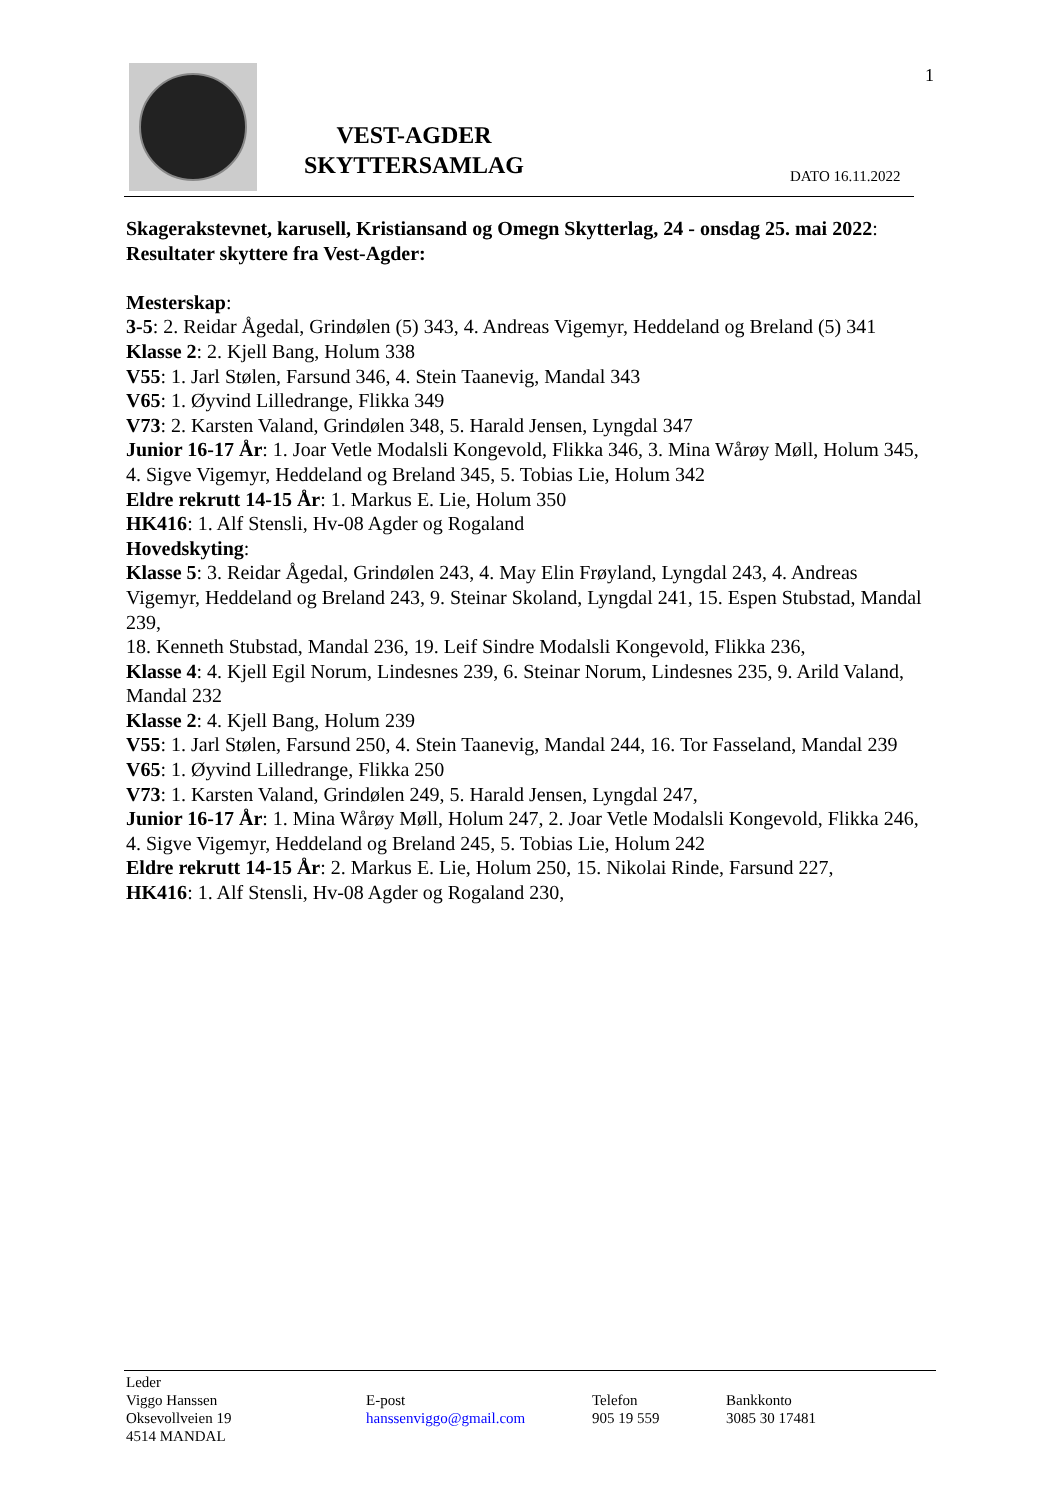VEST-AGDER SKYTTERSAMLAG 1
DATO 16.11.2022
Skagerakstevnet, karusell, Kristiansand og Omegn Skytterlag, 24 - onsdag 25. mai 2022:
Resultater skyttere fra Vest-Agder:
Mesterskap:
3-5: 2. Reidar Ågedal, Grindølen (5) 343, 4. Andreas Vigemyr, Heddeland og Breland (5) 341
Klasse 2: 2. Kjell Bang, Holum 338
V55: 1. Jarl Stølen, Farsund 346, 4. Stein Taanevig, Mandal 343
V65: 1. Øyvind Lilledrange, Flikka 349
V73: 2. Karsten Valand, Grindølen 348, 5. Harald Jensen, Lyngdal 347
Junior 16-17 År: 1. Joar Vetle Modalsli Kongevold, Flikka 346, 3. Mina Wårøy Møll, Holum 345, 4. Sigve Vigemyr, Heddeland og Breland 345, 5. Tobias Lie, Holum 342
Eldre rekrutt 14-15 År: 1. Markus E. Lie, Holum 350
HK416: 1. Alf Stensli, Hv-08 Agder og Rogaland
Hovedskyting:
Klasse 5: 3. Reidar Ågedal, Grindølen 243, 4. May Elin Frøyland, Lyngdal 243, 4. Andreas Vigemyr, Heddeland og Breland 243, 9. Steinar Skoland, Lyngdal 241, 15. Espen Stubstad, Mandal 239,
18. Kenneth Stubstad, Mandal 236, 19. Leif Sindre Modalsli Kongevold, Flikka 236,
Klasse 4: 4. Kjell Egil Norum, Lindesnes 239, 6. Steinar Norum, Lindesnes 235, 9. Arild Valand, Mandal 232
Klasse 2: 4. Kjell Bang, Holum 239
V55: 1. Jarl Stølen, Farsund 250, 4. Stein Taanevig, Mandal 244, 16. Tor Fasseland, Mandal 239
V65: 1. Øyvind Lilledrange, Flikka 250
V73: 1. Karsten Valand, Grindølen 249, 5. Harald Jensen, Lyngdal 247,
Junior 16-17 År: 1. Mina Wårøy Møll, Holum 247, 2. Joar Vetle Modalsli Kongevold, Flikka 246,
4. Sigve Vigemyr, Heddeland og Breland 245, 5. Tobias Lie, Holum 242
Eldre rekrutt 14-15 År: 2. Markus E. Lie, Holum 250, 15. Nikolai Rinde, Farsund 227,
HK416: 1. Alf Stensli, Hv-08 Agder og Rogaland 230,
Leder
Viggo Hanssen
Oksevollveien 19
4514 MANDAL
E-post
hanssenviggo@gmail.com
Telefon
905 19 559
Bankkonto
3085 30 17481